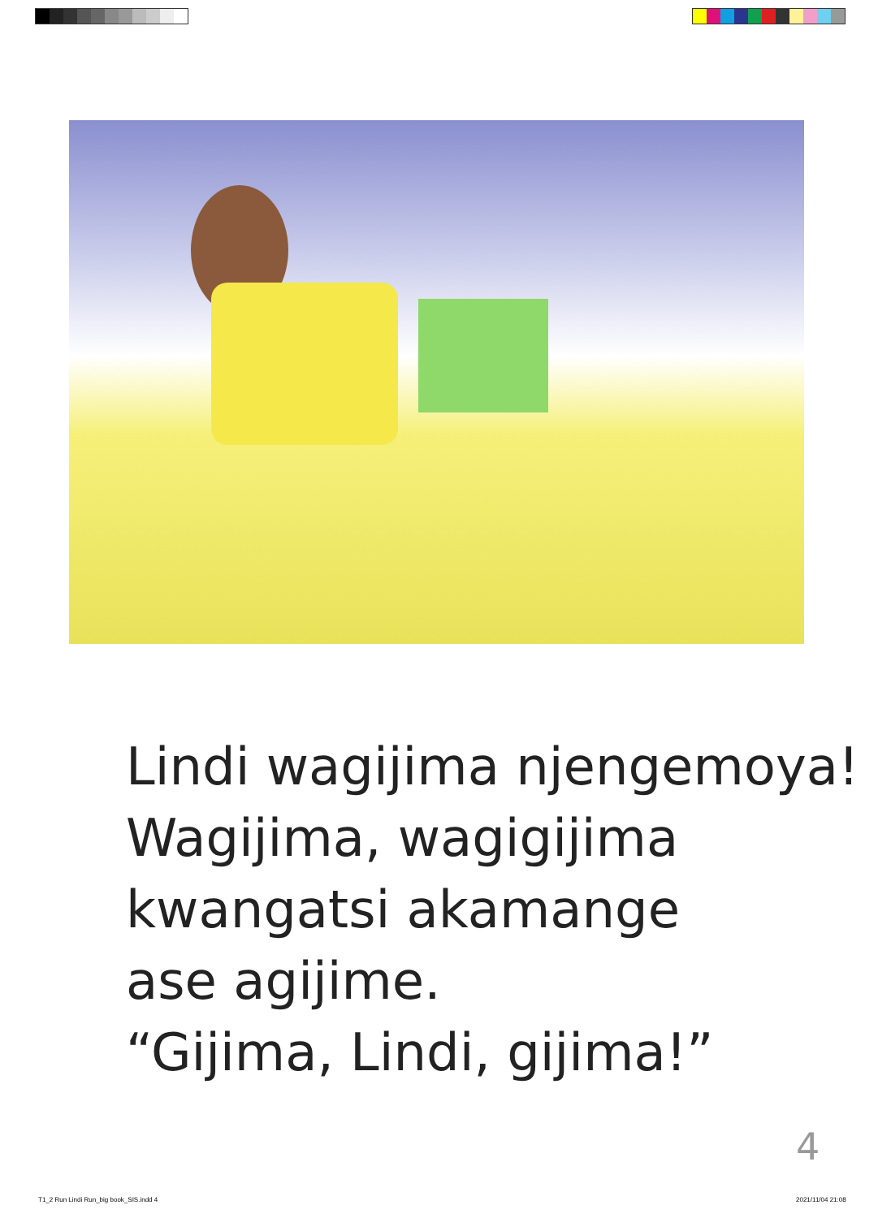Lindi wagijima njengemoya!
Wagijima, wagigijima
kwangatsi akamange
ase agijime.
“Gijima, Lindi, gijima!”
4
T1_2 Run Lindi Run_big book_SIS.indd 4
2021/11/04 21:08